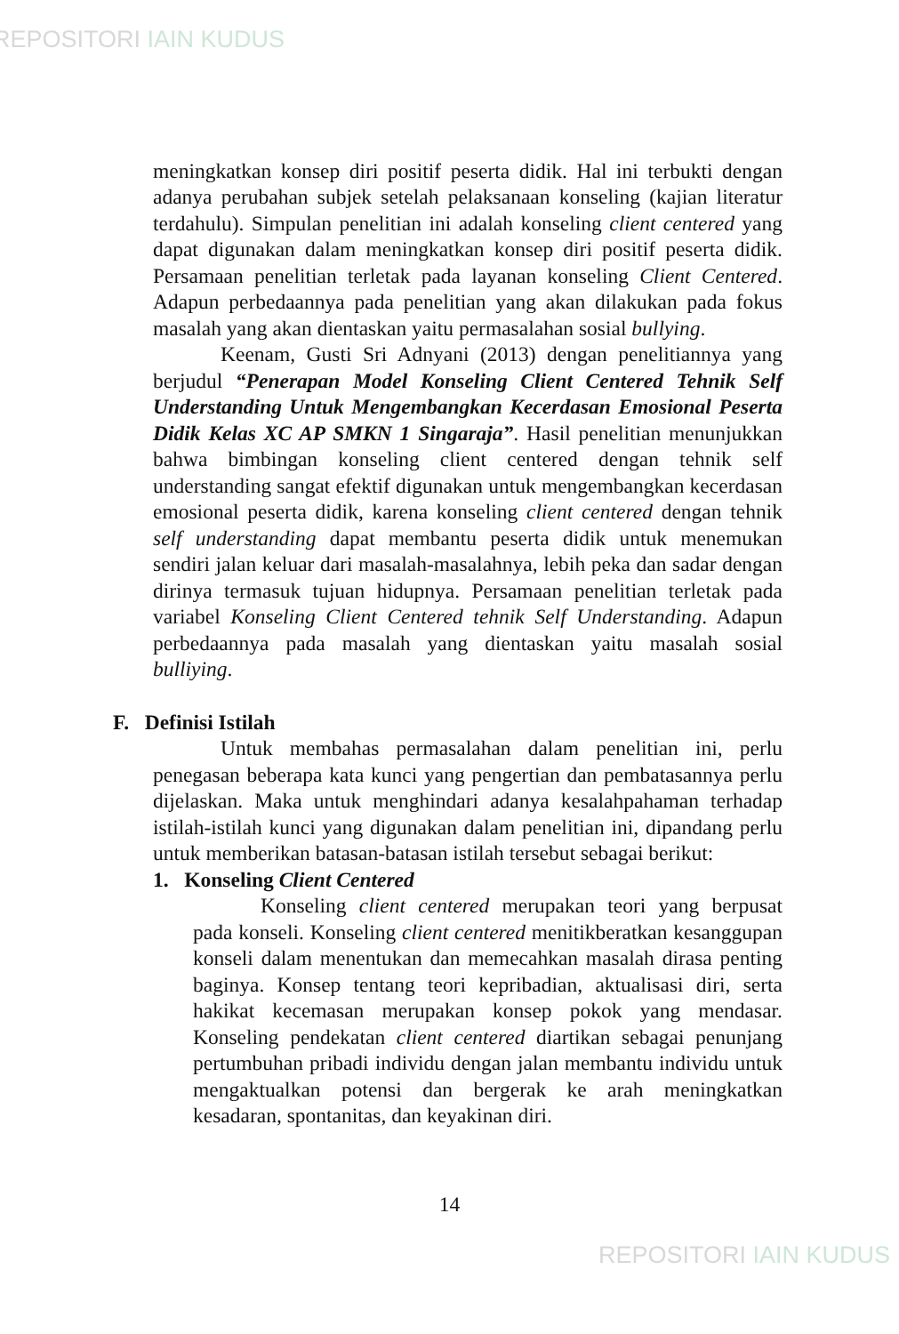REPOSITORI IAIN KUDUS
meningkatkan konsep diri positif peserta didik. Hal ini terbukti dengan adanya perubahan subjek setelah pelaksanaan konseling (kajian literatur terdahulu). Simpulan penelitian ini adalah konseling client centered yang dapat digunakan dalam meningkatkan konsep diri positif peserta didik. Persamaan penelitian terletak pada layanan konseling Client Centered. Adapun perbedaannya pada penelitian yang akan dilakukan pada fokus masalah yang akan dientaskan yaitu permasalahan sosial bullying.
Keenam, Gusti Sri Adnyani (2013) dengan penelitiannya yang berjudul “Penerapan Model Konseling Client Centered Tehnik Self Understanding Untuk Mengembangkan Kecerdasan Emosional Peserta Didik Kelas XC AP SMKN 1 Singaraja”. Hasil penelitian menunjukkan bahwa bimbingan konseling client centered dengan tehnik self understanding sangat efektif digunakan untuk mengembangkan kecerdasan emosional peserta didik, karena konseling client centered dengan tehnik self understanding dapat membantu peserta didik untuk menemukan sendiri jalan keluar dari masalah-masalahnya, lebih peka dan sadar dengan dirinya termasuk tujuan hidupnya. Persamaan penelitian terletak pada variabel Konseling Client Centered tehnik Self Understanding. Adapun perbedaannya pada masalah yang dientaskan yaitu masalah sosial bulliying.
F. Definisi Istilah
Untuk membahas permasalahan dalam penelitian ini, perlu penegasan beberapa kata kunci yang pengertian dan pembatasannya perlu dijelaskan. Maka untuk menghindari adanya kesalahpahaman terhadap istilah-istilah kunci yang digunakan dalam penelitian ini, dipandang perlu untuk memberikan batasan-batasan istilah tersebut sebagai berikut:
1. Konseling Client Centered
Konseling client centered merupakan teori yang berpusat pada konseli. Konseling client centered menitikberatkan kesanggupan konseli dalam menentukan dan memecahkan masalah dirasa penting baginya. Konsep tentang teori kepribadian, aktualisasi diri, serta hakikat kecemasan merupakan konsep pokok yang mendasar. Konseling pendekatan client centered diartikan sebagai penunjang pertumbuhan pribadi individu dengan jalan membantu individu untuk mengaktualkan potensi dan bergerak ke arah meningkatkan kesadaran, spontanitas, dan keyakinan diri.
14
REPOSITORI IAIN KUDUS